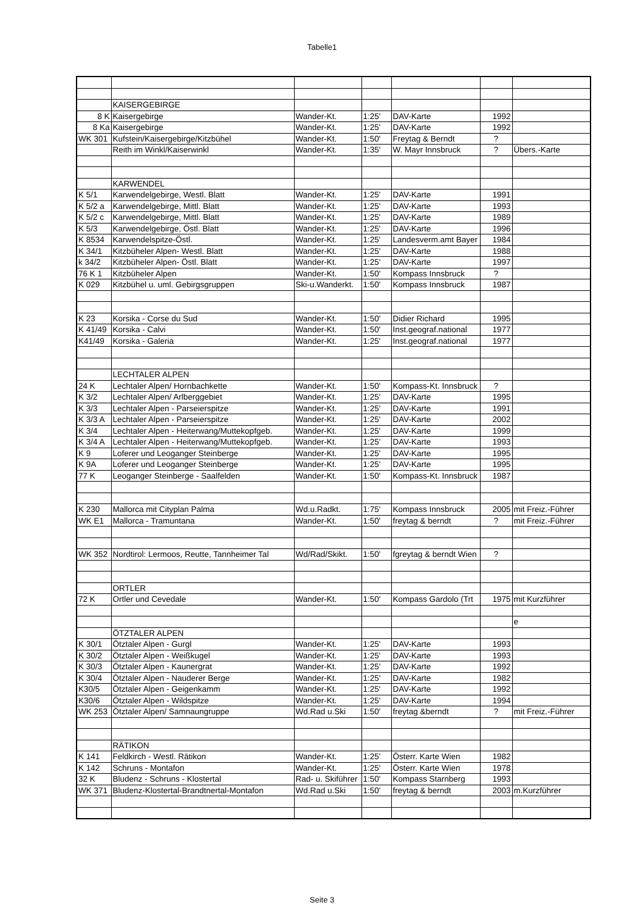Tabelle1
| | KAISERGEBIRGE | | | | | |
| 8 K | Kaisergebirge | Wander-Kt. | 1:25' | DAV-Karte | 1992 | |
| 8 Ka | Kaisergebirge | Wander-Kt. | 1:25' | DAV-Karte | 1992 | |
| WK 301 | Kufstein/Kaisergebirge/Kitzbühel | Wander-Kt. | 1:50' | Freytag & Berndt | ? | |
| | Reith im Winkl/Kaiserwinkl | Wander-Kt. | 1:35' | W. Mayr Innsbruck | ? | Übers.-Karte |
| | KARWENDEL | | | | | |
| K 5/1 | Karwendelgebirge, Westl. Blatt | Wander-Kt. | 1:25' | DAV-Karte | 1991 | |
| K 5/2 a | Karwendelgebirge, Mittl. Blatt | Wander-Kt. | 1:25' | DAV-Karte | 1993 | |
| K 5/2 c | Karwendelgebirge, Mittl. Blatt | Wander-Kt. | 1:25' | DAV-Karte | 1989 | |
| K 5/3 | Karwendelgebirge, Östl. Blatt | Wander-Kt. | 1:25' | DAV-Karte | 1996 | |
| K 8534 | Karwendelspitze-Östl. | Wander-Kt. | 1:25' | Landesverm.amt Bayer | 1984 | |
| K 34/1 | Kitzbüheler Alpen- Westl. Blatt | Wander-Kt. | 1:25' | DAV-Karte | 1988 | |
| k 34/2 | Kitzbüheler Alpen- Östl. Blatt | Wander-Kt. | 1:25' | DAV-Karte | 1997 | |
| 76 K 1 | Kitzbüheler Alpen | Wander-Kt. | 1:50' | Kompass Innsbruck | ? | |
| K 029 | Kitzbühel u. uml. Gebirgsgruppen | Ski-u.Wanderkt. | 1:50' | Kompass Innsbruck | 1987 | |
| K 23 | Korsika - Corse du Sud | Wander-Kt. | 1:50' | Didier Richard | 1995 | |
| K 41/49 | Korsika - Calvi | Wander-Kt. | 1:50' | Inst.geograf.national | 1977 | |
| K41/49 | Korsika - Galeria | Wander-Kt. | 1:25' | Inst.geograf.national | 1977 | |
| | LECHTALER ALPEN | | | | | |
| 24 K | Lechtaler Alpen/ Hornbachkette | Wander-Kt. | 1:50' | Kompass-Kt. Innsbruck | ? | |
| K 3/2 | Lechtaler Alpen/ Arlberggebiet | Wander-Kt. | 1:25' | DAV-Karte | 1995 | |
| K 3/3 | Lechtaler Alpen - Parseierspitze | Wander-Kt. | 1:25' | DAV-Karte | 1991 | |
| K 3/3 A | Lechtaler Alpen - Parseierspitze | Wander-Kt. | 1:25' | DAV-Karte | 2002 | |
| K 3/4 | Lechtaler Alpen - Heiterwang/Muttekopfgeb. | Wander-Kt. | 1:25' | DAV-Karte | 1999 | |
| K 3/4 A | Lechtaler Alpen - Heiterwang/Muttekopfgeb. | Wander-Kt. | 1:25' | DAV-Karte | 1993 | |
| K 9 | Loferer und Leoganger Steinberge | Wander-Kt. | 1:25' | DAV-Karte | 1995 | |
| K 9A | Loferer und Leoganger Steinberge | Wander-Kt. | 1:25' | DAV-Karte | 1995 | |
| 77 K | Leoganger Steinberge - Saalfelden | Wander-Kt. | 1:50' | Kompass-Kt. Innsbruck | 1987 | |
| K 230 | Mallorca mit Cityplan Palma | Wd.u.Radkt. | 1:75' | Kompass Innsbruck | 2005 | mit Freiz.-Führer |
| WK E1 | Mallorca - Tramuntana | Wander-Kt. | 1:50' | freytag & berndt | ? | mit Freiz.-Führer |
| WK 352 | Nordtirol: Lermoos, Reutte, Tannheimer Tal | Wd/Rad/Skikt. | 1:50' | fgreytag & berndt Wien | ? | |
| | ORTLER | | | | | |
| 72 K | Ortler und Cevedale | Wander-Kt. | 1:50' | Kompass Gardolo (Trt | 1975 | mit Kurzführer |
| | | | | | | e |
| | ÖTZTALER ALPEN | | | | | |
| K 30/1 | Ötztaler Alpen - Gurgl | Wander-Kt. | 1:25' | DAV-Karte | 1993 | |
| K 30/2 | Ötztaler Alpen - Weißkugel | Wander-Kt. | 1:25' | DAV-Karte | 1993 | |
| K 30/3 | Ötztaler Alpen - Kaunergrat | Wander-Kt. | 1:25' | DAV-Karte | 1992 | |
| K 30/4 | Ötztaler Alpen - Nauderer Berge | Wander-Kt. | 1:25' | DAV-Karte | 1982 | |
| K30/5 | Ötztaler Alpen - Geigenkamm | Wander-Kt. | 1:25' | DAV-Karte | 1992 | |
| K30/6 | Ötztaler Alpen - Wildspitze | Wander-Kt. | 1:25' | DAV-Karte | 1994 | |
| WK 253 | Ötztaler Alpen/ Samnaungruppe | Wd.Rad u.Ski | 1:50' | freytag &berndt | ? | mit Freiz.-Führer |
| | RÄTIKON | | | | | |
| K 141 | Feldkirch - Westl. Rätikon | Wander-Kt. | 1:25' | Österr. Karte Wien | 1982 | |
| K 142 | Schruns - Montafon | Wander-Kt. | 1:25' | Österr. Karte Wien | 1978 | |
| 32 K | Bludenz - Schruns - Klostertal | Rad- u. Skiführer | 1:50' | Kompass Starnberg | 1993 | |
| WK 371 | Bludenz-Klostertal-Brandtnertal-Montafon | Wd.Rad u.Ski | 1:50' | freytag & berndt | 2003 | m.Kurzführer |
Seite 3